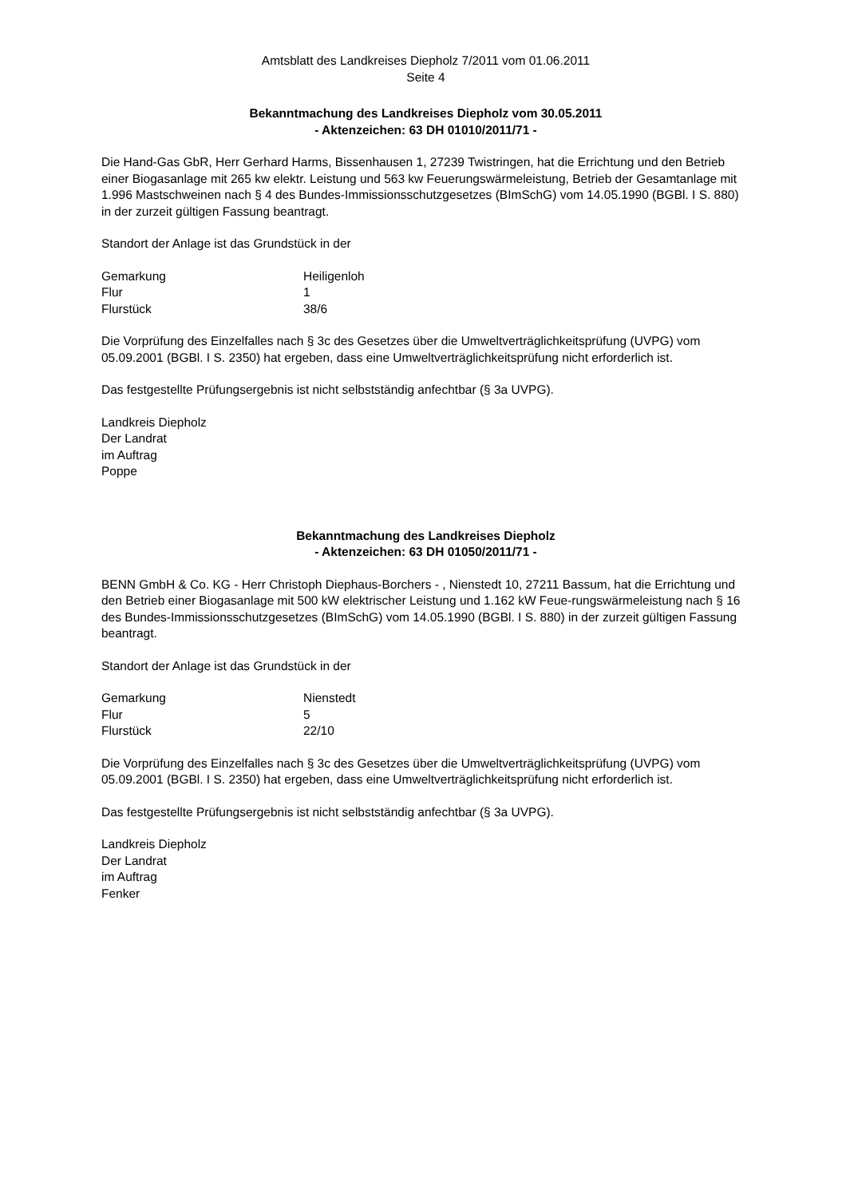Amtsblatt des Landkreises Diepholz 7/2011 vom 01.06.2011
Seite 4
Bekanntmachung des Landkreises Diepholz vom 30.05.2011
- Aktenzeichen: 63 DH 01010/2011/71 -
Die Hand-Gas GbR, Herr Gerhard Harms, Bissenhausen 1, 27239 Twistringen, hat die Errichtung und den Betrieb einer Biogasanlage mit 265 kw elektr. Leistung und 563 kw Feuerungswärmeleistung, Betrieb der Gesamtanlage mit 1.996 Mastschweinen nach § 4 des Bundes-Immissionsschutzgesetzes (BImSchG) vom 14.05.1990 (BGBl. I S. 880) in der zurzeit gültigen Fassung beantragt.
Standort der Anlage ist das Grundstück in der
| Gemarkung | Heiligenloh |
| Flur | 1 |
| Flurstück | 38/6 |
Die Vorprüfung des Einzelfalles nach § 3c des Gesetzes über die Umweltverträglichkeitsprüfung (UVPG) vom 05.09.2001 (BGBl. I S. 2350) hat ergeben, dass eine Umweltverträglichkeitsprüfung nicht erforderlich ist.
Das festgestellte Prüfungsergebnis ist nicht selbstständig anfechtbar (§ 3a UVPG).
Landkreis Diepholz
Der Landrat
im Auftrag
Poppe
Bekanntmachung des Landkreises Diepholz
- Aktenzeichen: 63 DH 01050/2011/71 -
BENN GmbH & Co. KG - Herr Christoph Diephaus-Borchers - , Nienstedt 10, 27211 Bassum, hat die Errichtung und den Betrieb einer Biogasanlage mit 500 kW elektrischer Leistung und 1.162 kW Feue-rungswärmeleistung nach § 16 des Bundes-Immissionsschutzgesetzes (BImSchG) vom 14.05.1990 (BGBl. I S. 880) in der zurzeit gültigen Fassung beantragt.
Standort der Anlage ist das Grundstück in der
| Gemarkung | Nienstedt |
| Flur | 5 |
| Flurstück | 22/10 |
Die Vorprüfung des Einzelfalles nach § 3c des Gesetzes über die Umweltverträglichkeitsprüfung (UVPG) vom 05.09.2001 (BGBl. I S. 2350) hat ergeben, dass eine Umweltverträglichkeitsprüfung nicht erforderlich ist.
Das festgestellte Prüfungsergebnis ist nicht selbstständig anfechtbar (§ 3a UVPG).
Landkreis Diepholz
Der Landrat
im Auftrag
Fenker